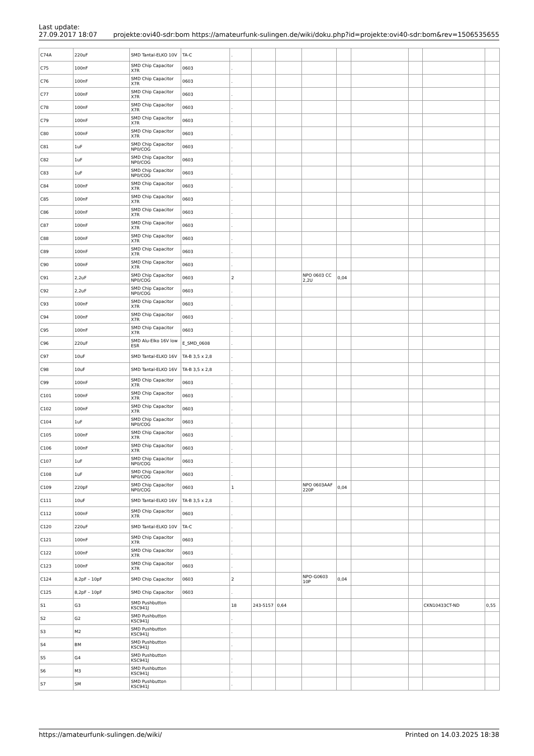Last update:
27.09.2017 18:07
projekte:ovi40-sdr:bom https://amateurfunk-sulingen.de/wiki/doku.php?id=projekte:ovi40-sdr:bom&rev=1506535655
| C74A | 220uF | SMD Tantal-ELKO 10V | TA-C | . | | | | | | | | |
| C75 | 100nF | SMD Chip Capacitor X7R | 0603 | . | | | | | | | | |
| C76 | 100nF | SMD Chip Capacitor X7R | 0603 | . | | | | | | | | |
| C77 | 100nF | SMD Chip Capacitor X7R | 0603 | . | | | | | | | | |
| C78 | 100nF | SMD Chip Capacitor X7R | 0603 | . | | | | | | | | |
| C79 | 100nF | SMD Chip Capacitor X7R | 0603 | . | | | | | | | | |
| C80 | 100nF | SMD Chip Capacitor X7R | 0603 | . | | | | | | | | |
| C81 | 1uF | SMD Chip Capacitor NP0/COG | 0603 | . | | | | | | | | |
| C82 | 1uF | SMD Chip Capacitor NP0/COG | 0603 | . | | | | | | | | |
| C83 | 1uF | SMD Chip Capacitor NP0/COG | 0603 | . | | | | | | | | |
| C84 | 100nF | SMD Chip Capacitor X7R | 0603 | . | | | | | | | | |
| C85 | 100nF | SMD Chip Capacitor X7R | 0603 | . | | | | | | | | |
| C86 | 100nF | SMD Chip Capacitor X7R | 0603 | . | | | | | | | | |
| C87 | 100nF | SMD Chip Capacitor X7R | 0603 | . | | | | | | | | |
| C88 | 100nF | SMD Chip Capacitor X7R | 0603 | . | | | | | | | | |
| C89 | 100nF | SMD Chip Capacitor X7R | 0603 | . | | | | | | | | |
| C90 | 100nF | SMD Chip Capacitor X7R | 0603 | . | | | | | | | | |
| C91 | 2,2uF | SMD Chip Capacitor NP0/COG | 0603 | 2 | | | NPO 0603 CC 2,2U | 0,04 | | | | |
| C92 | 2,2uF | SMD Chip Capacitor NP0/COG | 0603 | . | | | | | | | | |
| C93 | 100nF | SMD Chip Capacitor X7R | 0603 | . | | | | | | | | |
| C94 | 100nF | SMD Chip Capacitor X7R | 0603 | . | | | | | | | | |
| C95 | 100nF | SMD Chip Capacitor X7R | 0603 | . | | | | | | | | |
| C96 | 220uF | SMD Alu-Elko 16V low ESR | E_SMD_0608 | . | | | | | | | | |
| C97 | 10uF | SMD Tantal-ELKO 16V | TA-B 3,5 x 2,8 | . | | | | | | | | |
| C98 | 10uF | SMD Tantal-ELKO 16V | TA-B 3,5 x 2,8 | . | | | | | | | | |
| C99 | 100nF | SMD Chip Capacitor X7R | 0603 | . | | | | | | | | |
| C101 | 100nF | SMD Chip Capacitor X7R | 0603 | . | | | | | | | | |
| C102 | 100nF | SMD Chip Capacitor X7R | 0603 | . | | | | | | | | |
| C104 | 1uF | SMD Chip Capacitor NP0/COG | 0603 | . | | | | | | | | |
| C105 | 100nF | SMD Chip Capacitor X7R | 0603 | . | | | | | | | | |
| C106 | 100nF | SMD Chip Capacitor X7R | 0603 | . | | | | | | | | |
| C107 | 1uF | SMD Chip Capacitor NP0/COG | 0603 | . | | | | | | | | |
| C108 | 1uF | SMD Chip Capacitor NP0/COG | 0603 | . | | | | | | | | |
| C109 | 220pF | SMD Chip Capacitor NP0/COG | 0603 | 1 | | | NPO 0603AAF 220P | 0,04 | | | | |
| C111 | 10uF | SMD Tantal-ELKO 16V | TA-B 3,5 x 2,8 | . | | | | | | | | |
| C112 | 100nF | SMD Chip Capacitor X7R | 0603 | . | | | | | | | | |
| C120 | 220uF | SMD Tantal-ELKO 10V | TA-C | . | | | | | | | | |
| C121 | 100nF | SMD Chip Capacitor X7R | 0603 | . | | | | | | | | |
| C122 | 100nF | SMD Chip Capacitor X7R | 0603 | . | | | | | | | | |
| C123 | 100nF | SMD Chip Capacitor X7R | 0603 | . | | | | | | | | |
| C124 | 8,2pF – 10pF | SMD Chip Capacitor | 0603 | 2 | | | NPO-G0603 10P | 0,04 | | | | |
| C125 | 8,2pF – 10pF | SMD Chip Capacitor | 0603 | . | | | | | | | | |
| S1 | G3 | SMD Pushbutton KSC941J | | 18 | 243-5157 | 0,64 | | | | | CKN10433CT-ND | 0,55 |
| S2 | G2 | SMD Pushbutton KSC941J | | . | | | | | | | | |
| S3 | M2 | SMD Pushbutton KSC941J | | . | | | | | | | | |
| S4 | BM | SMD Pushbutton KSC941J | | . | | | | | | | | |
| S5 | G4 | SMD Pushbutton KSC941J | | . | | | | | | | | |
| S6 | M3 | SMD Pushbutton KSC941J | | . | | | | | | | | |
| S7 | SM | SMD Pushbutton KSC941J | | . | | | | | | | | |
https://amateurfunk-sulingen.de/wiki/
Printed on 14.03.2025 18:38